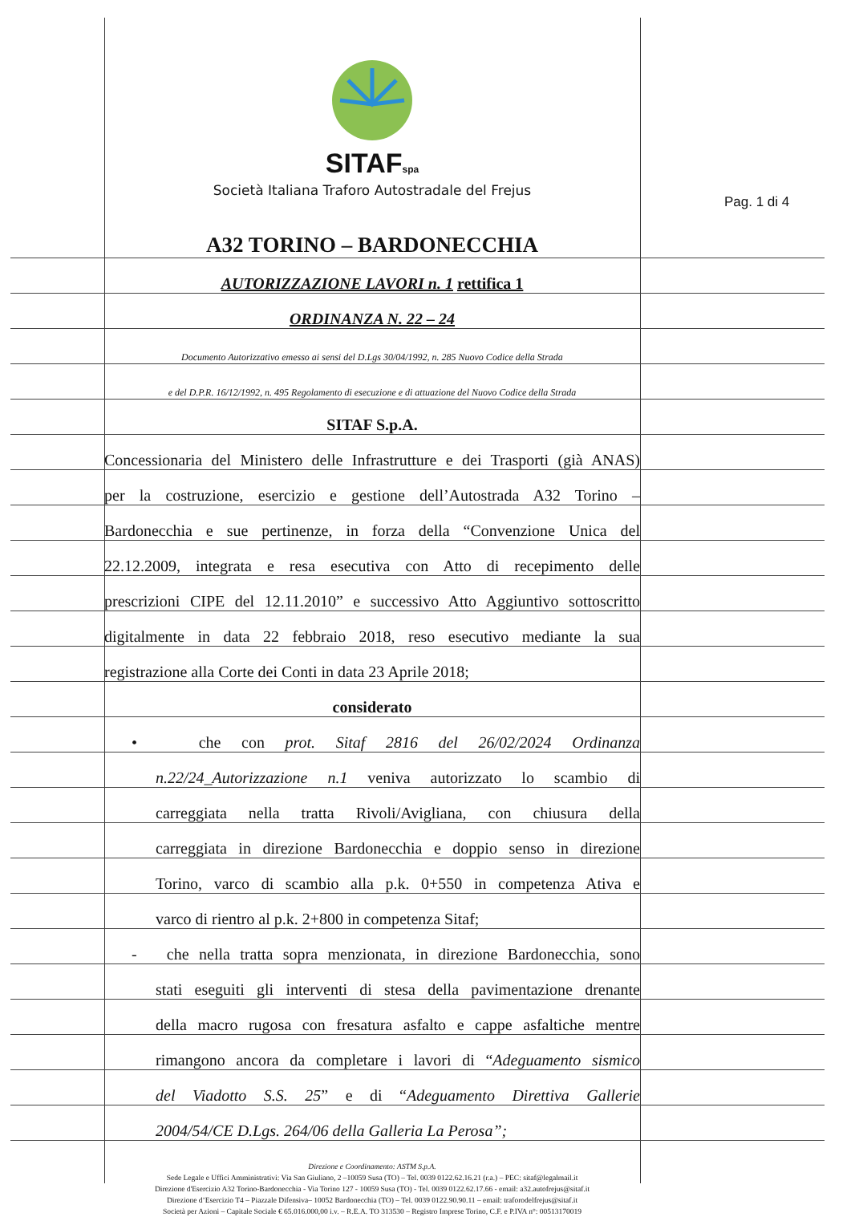Pag. 1 di 4
SITAFspa
Società Italiana Traforo Autostradale del Frejus
A32 TORINO – BARDONECCHIA
AUTORIZZAZIONE LAVORI n. 1 rettifica 1
ORDINANZA N. 22 – 24
Documento Autorizzativo emesso ai sensi del D.Lgs 30/04/1992, n. 285 Nuovo Codice della Strada
e del D.P.R. 16/12/1992, n. 495 Regolamento di esecuzione e di attuazione del Nuovo Codice della Strada
SITAF S.p.A.
Concessionaria del Ministero delle Infrastrutture e dei Trasporti (già ANAS)
per la costruzione, esercizio e gestione dell’Autostrada A32 Torino –
Bardonecchia e sue pertinenze, in forza della “Convenzione Unica del
22.12.2009, integrata e resa esecutiva con Atto di recepimento delle
prescrizioni CIPE del 12.11.2010” e successivo Atto Aggiuntivo sottoscritto
digitalmente in data 22 febbraio 2018, reso esecutivo mediante la sua
registrazione alla Corte dei Conti in data 23 Aprile 2018;
considerato
• che con prot. Sitaf 2816 del 26/02/2024 Ordinanza
n.22/24_Autorizzazione n.1 veniva autorizzato lo scambio di
carreggiata nella tratta Rivoli/Avigliana, con chiusura della
carreggiata in direzione Bardonecchia e doppio senso in direzione
Torino, varco di scambio alla p.k. 0+550 in competenza Ativa e
varco di rientro al p.k. 2+800 in competenza Sitaf;
- che nella tratta sopra menzionata, in direzione Bardonecchia, sono
stati eseguiti gli interventi di stesa della pavimentazione drenante
della macro rugosa con fresatura asfalto e cappe asfaltiche mentre
rimangono ancora da completare i lavori di “Adeguamento sismico
del Viadotto S.S. 25” e di “Adeguamento Direttiva Gallerie
2004/54/CE D.Lgs. 264/06 della Galleria La Perosa”;
Direzione e Coordinamento: ASTM S.p.A.
Sede Legale e Uffici Amministrativi: Via San Giuliano, 2 –10059 Susa (TO) – Tel. 0039 0122.62.16.21 (r.a.) – PEC: sitaf@legalmail.it
Direzione d'Esercizio A32 Torino-Bardonecchia - Via Torino 127 - 10059 Susa (TO) - Tel. 0039 0122.62.17.66 - email: a32.autofrejus@sitaf.it
Direzione d’Esercizio T4 – Piazzale Difensiva– 10052 Bardonecchia (TO) – Tel. 0039 0122.90.90.11 – email: traforodelfrejus@sitaf.it
Società per Azioni – Capitale Sociale € 65.016.000,00 i.v. – R.E.A. TO 313530 – Registro Imprese Torino, C.F. e P.IVA n°: 00513170019